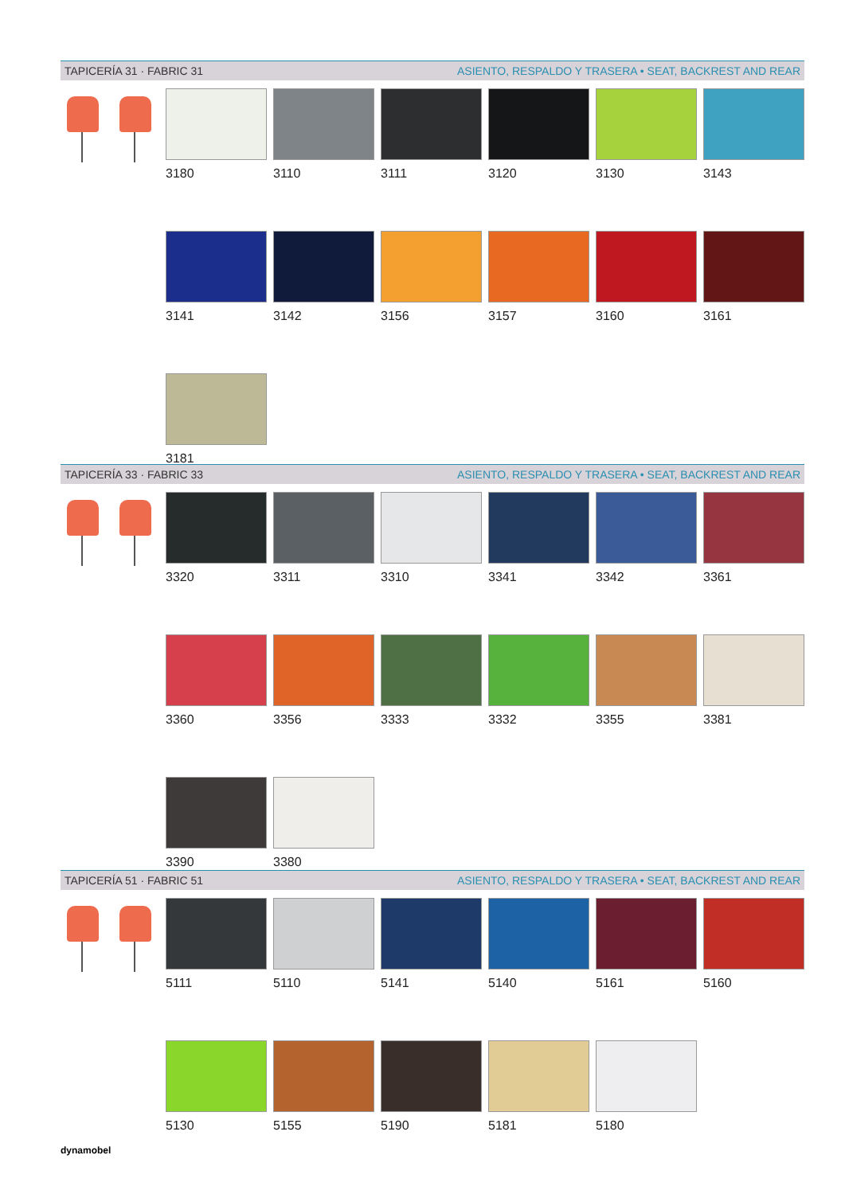TAPICERÍA 31 · FABRIC 31 ASIENTO, RESPALDO Y TRASERA • SEAT, BACKREST AND REAR
3180
3110
3111
3120
3130
3143
3141
3142
3156
3157
3160
3161
3181
TAPICERÍA 33 · FABRIC 33 ASIENTO, RESPALDO Y TRASERA • SEAT, BACKREST AND REAR
3320
3311
3310
3341
3342
3361
3360
3356
3333
3332
3355
3381
3390
3380
TAPICERÍA 51 · FABRIC 51 ASIENTO, RESPALDO Y TRASERA • SEAT, BACKREST AND REAR
5111
5110
5141
5140
5161
5160
5130
5155
5190
5181
5180
dynamobel